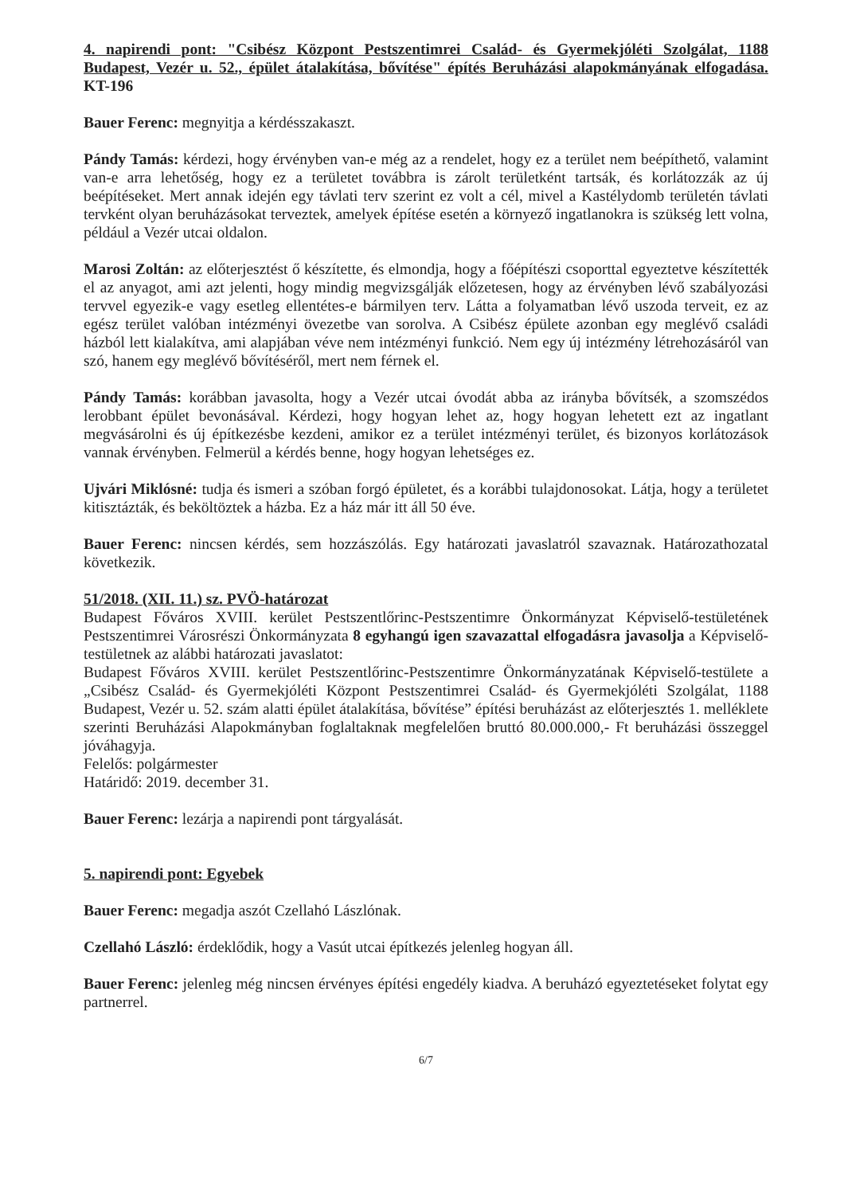4. napirendi pont: "Csibész Központ Pestszentimrei Család- és Gyermekjóléti Szolgálat, 1188 Budapest, Vezér u. 52., épület átalakítása, bővítése" építés Beruházási alapokmányának elfogadása. KT-196
Bauer Ferenc: megnyitja a kérdésszakaszt.
Pándy Tamás: kérdezi, hogy érvényben van-e még az a rendelet, hogy ez a terület nem beépíthető, valamint van-e arra lehetőség, hogy ez a területet továbbra is zárolt területként tartsák, és korlátozzák az új beépítéseket. Mert annak idején egy távlati terv szerint ez volt a cél, mivel a Kastélydomb területén távlati tervként olyan beruházásokat terveztek, amelyek építése esetén a környező ingatlanokra is szükség lett volna, például a Vezér utcai oldalon.
Marosi Zoltán: az előterjesztést ő készítette, és elmondja, hogy a főépítészi csoporttal egyeztetve készítették el az anyagot, ami azt jelenti, hogy mindig megvizsgálják előzetesen, hogy az érvényben lévő szabályozási tervvel egyezik-e vagy esetleg ellentétes-e bármilyen terv. Látta a folyamatban lévő uszoda terveit, ez az egész terület valóban intézményi övezetbe van sorolva. A Csibész épülete azonban egy meglévő családi házból lett kialakítva, ami alapjában véve nem intézményi funkció. Nem egy új intézmény létrehozásáról van szó, hanem egy meglévő bővítéséről, mert nem férnek el.
Pándy Tamás: korábban javasolta, hogy a Vezér utcai óvodát abba az irányba bővítsék, a szomszédos lerobbant épület bevonásával. Kérdezi, hogy hogyan lehet az, hogy hogyan lehetett ezt az ingatlant megvásárolni és új építkezésbe kezdeni, amikor ez a terület intézményi terület, és bizonyos korlátozások vannak érvényben. Felmerül a kérdés benne, hogy hogyan lehetséges ez.
Ujvári Miklósné: tudja és ismeri a szóban forgó épületet, és a korábbi tulajdonosokat. Látja, hogy a területet kitisztázták, és beköltöztek a házba. Ez a ház már itt áll 50 éve.
Bauer Ferenc: nincsen kérdés, sem hozzászólás. Egy határozati javaslatról szavaznak. Határozathozatal következik.
51/2018. (XII. 11.) sz. PVÖ-határozat
Budapest Főváros XVIII. kerület Pestszentlőrinc-Pestszentimre Önkormányzat Képviselő-testületének Pestszentimrei Városrészi Önkormányzata 8 egyhangú igen szavazattal elfogadásra javasolja a Képviselő-testületnek az alábbi határozati javaslatot:
Budapest Főváros XVIII. kerület Pestszentlőrinc-Pestszentimre Önkormányzatának Képviselő-testülete a „Csibész Család- és Gyermekjóléti Központ Pestszentimrei Család- és Gyermekjóléti Szolgálat, 1188 Budapest, Vezér u. 52. szám alatti épület átalakítása, bővítése” építési beruházást az előterjesztés 1. melléklete szerinti Beruházási Alapokmányban foglaltaknak megfelelően bruttó 80.000.000,- Ft beruházási összeggel jóváhagyja.
Felelős: polgármester
Határidő: 2019. december 31.
Bauer Ferenc: lezárja a napirendi pont tárgyalását.
5. napirendi pont: Egyebek
Bauer Ferenc: megadja aszót Czellahó Lászlónak.
Czellahó László: érdeklődik, hogy a Vasút utcai építkezés jelenleg hogyan áll.
Bauer Ferenc: jelenleg még nincsen érvényes építési engedély kiadva. A beruházó egyeztetéseket folytat egy partnerrel.
6/7